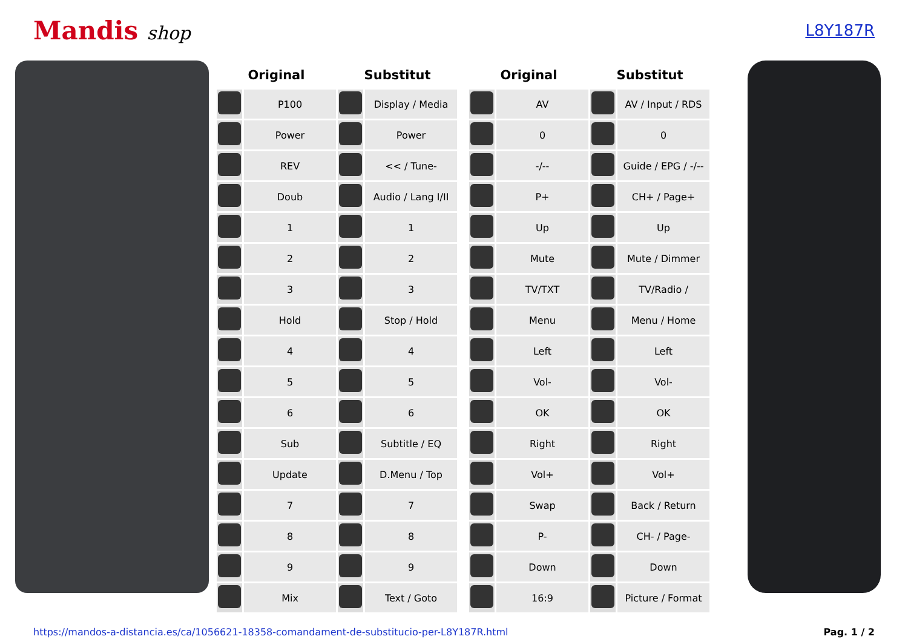Mandis shop
L8Y187R
| Original | | Substitut | |
| --- | --- | --- | --- |
| | P100 | | Display / Media |
| | Power | | Power |
| | REV | | << / Tune- |
| | Doub | | Audio / Lang I/II |
| | 1 | | 1 |
| | 2 | | 2 |
| | 3 | | 3 |
| | Hold | | Stop / Hold |
| | 4 | | 4 |
| | 5 | | 5 |
| | 6 | | 6 |
| | Sub | | Subtitle / EQ |
| | Update | | D.Menu / Top |
| | 7 | | 7 |
| | 8 | | 8 |
| | 9 | | 9 |
| | Mix | | Text / Goto |
| Original | | Substitut | |
| --- | --- | --- | --- |
| | AV | | AV / Input / RDS |
| | 0 | | 0 |
| | -/-- | | Guide / EPG / -/-- |
| | P+ | | CH+ / Page+ |
| | Up | | Up |
| | Mute | | Mute / Dimmer |
| | TV/TXT | | TV/Radio / |
| | Menu | | Menu / Home |
| | Left | | Left |
| | Vol- | | Vol- |
| | OK | | OK |
| | Right | | Right |
| | Vol+ | | Vol+ |
| | Swap | | Back / Return |
| | P- | | CH- / Page- |
| | Down | | Down |
| | 16:9 | | Picture / Format |
https://mandos-a-distancia.es/ca/1056621-18358-comandament-de-substitucio-per-L8Y187R.html Pag. 1 / 2